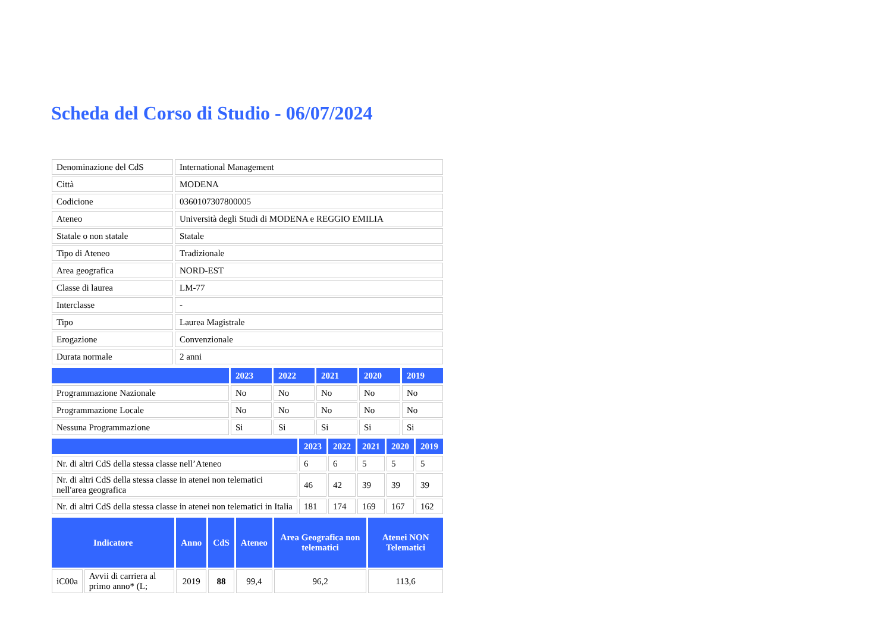Scheda del Corso di Studio - 06/07/2024
| Denominazione del CdS | International Management |
| Città | MODENA |
| Codicione | 0360107307800005 |
| Ateneo | Università degli Studi di MODENA e REGGIO EMILIA |
| Statale o non statale | Statale |
| Tipo di Ateneo | Tradizionale |
| Area geografica | NORD-EST |
| Classe di laurea | LM-77 |
| Interclasse | - |
| Tipo | Laurea Magistrale |
| Erogazione | Convenzionale |
| Durata normale | 2 anni |
| | 2023 | 2022 | 2021 | 2020 | 2019 |
| --- | --- | --- | --- | --- | --- |
| Programmazione Nazionale | No | No | No | No | No |
| Programmazione Locale | No | No | No | No | No |
| Nessuna Programmazione | Si | Si | Si | Si | Si |
| | 2023 | 2022 | 2021 | 2020 | 2019 |
| --- | --- | --- | --- | --- | --- |
| Nr. di altri CdS della stessa classe nell’Ateneo | 6 | 6 | 5 | 5 | 5 |
| Nr. di altri CdS della stessa classe in atenei non telematici nell'area geografica | 46 | 42 | 39 | 39 | 39 |
| Nr. di altri CdS della stessa classe in atenei non telematici in Italia | 181 | 174 | 169 | 167 | 162 |
| Indicatore | | Anno | CdS | Ateneo | Area Geografica non telematici | Atenei NON Telematici |
| --- | --- | --- | --- | --- | --- | --- |
| iC00a | Avvii di carriera al primo anno* (L; | 2019 | 88 | 99,4 | 96,2 | 113,6 |